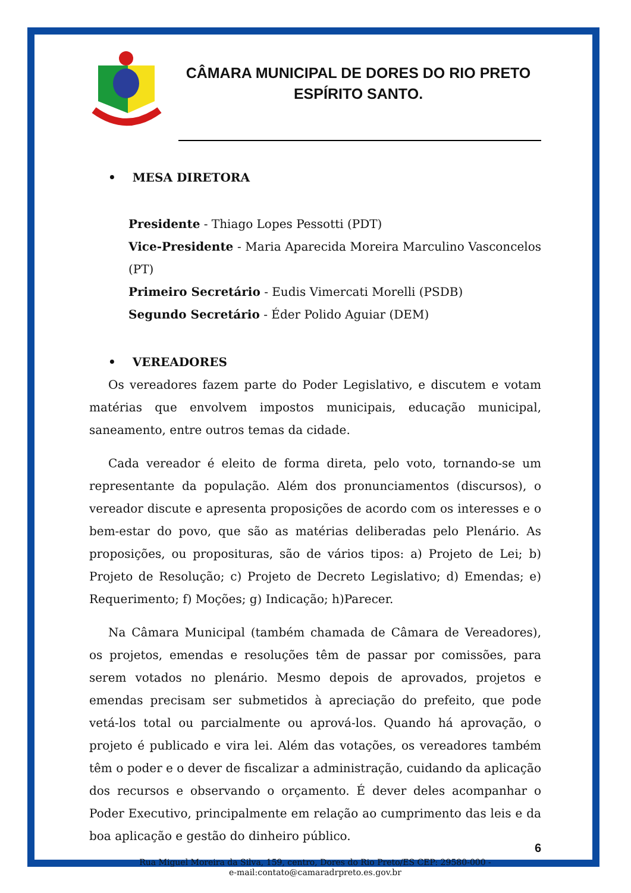CÂMARA MUNICIPAL DE DORES DO RIO PRETO
ESPÍRITO SANTO.
• MESA DIRETORA
Presidente - Thiago Lopes Pessotti (PDT)
Vice-Presidente - Maria Aparecida Moreira Marculino Vasconcelos (PT)
Primeiro Secretário - Eudis Vimercati Morelli (PSDB)
Segundo Secretário - Éder Polido Aguiar (DEM)
• VEREADORES
Os vereadores fazem parte do Poder Legislativo, e discutem e votam matérias que envolvem impostos municipais, educação municipal, saneamento, entre outros temas da cidade.
Cada vereador é eleito de forma direta, pelo voto, tornando-se um representante da população. Além dos pronunciamentos (discursos), o vereador discute e apresenta proposições de acordo com os interesses e o bem-estar do povo, que são as matérias deliberadas pelo Plenário. As proposições, ou proposituras, são de vários tipos: a) Projeto de Lei; b) Projeto de Resolução; c) Projeto de Decreto Legislativo; d) Emendas; e) Requerimento; f) Moções; g) Indicação; h)Parecer.
Na Câmara Municipal (também chamada de Câmara de Vereadores), os projetos, emendas e resoluções têm de passar por comissões, para serem votados no plenário. Mesmo depois de aprovados, projetos e emendas precisam ser submetidos à apreciação do prefeito, que pode vetá-los total ou parcialmente ou aprová-los. Quando há aprovação, o projeto é publicado e vira lei. Além das votações, os vereadores também têm o poder e o dever de fiscalizar a administração, cuidando da aplicação dos recursos e observando o orçamento. É dever deles acompanhar o Poder Executivo, principalmente em relação ao cumprimento das leis e da boa aplicação e gestão do dinheiro público.
6
Rua Miguel Moreira da Silva, 159, centro, Dores do Rio Preto/ES CEP: 29580-000 -
e-mail:contato@camaradrpreto.es.gov.br